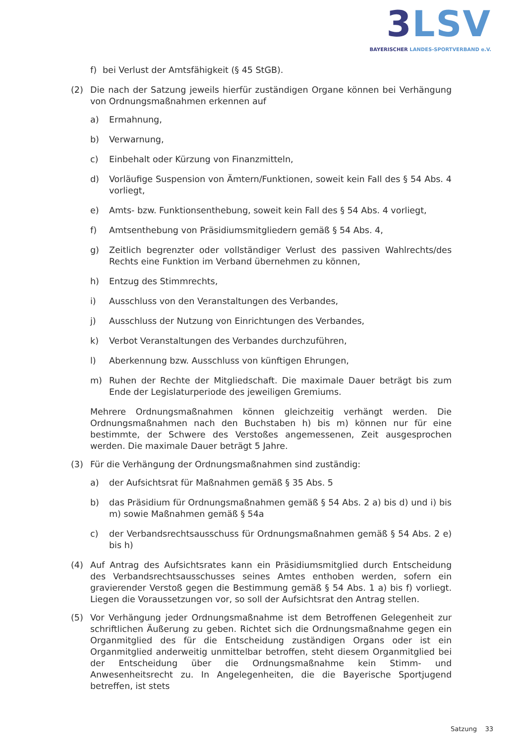3 LSV
BAYERISCHER LANDES-SPORTVERBAND e.V.
f) bei Verlust der Amtsfähigkeit (§ 45 StGB).
(2) Die nach der Satzung jeweils hierfür zuständigen Organe können bei Verhängung von Ordnungsmaßnahmen erkennen auf
a) Ermahnung,
b) Verwarnung,
c) Einbehalt oder Kürzung von Finanzmitteln,
d) Vorläufige Suspension von Ämtern/Funktionen, soweit kein Fall des § 54 Abs. 4 vorliegt,
e) Amts- bzw. Funktionsenthebung, soweit kein Fall des § 54 Abs. 4 vorliegt,
f) Amtsenthebung von Präsidiumsmitgliedern gemäß § 54 Abs. 4,
g) Zeitlich begrenzter oder vollständiger Verlust des passiven Wahlrechts/des Rechts eine Funktion im Verband übernehmen zu können,
h) Entzug des Stimmrechts,
i) Ausschluss von den Veranstaltungen des Verbandes,
j) Ausschluss der Nutzung von Einrichtungen des Verbandes,
k) Verbot Veranstaltungen des Verbandes durchzuführen,
l) Aberkennung bzw. Ausschluss von künftigen Ehrungen,
m) Ruhen der Rechte der Mitgliedschaft. Die maximale Dauer beträgt bis zum Ende der Legislaturperiode des jeweiligen Gremiums.
Mehrere Ordnungsmaßnahmen können gleichzeitig verhängt werden. Die Ordnungsmaßnahmen nach den Buchstaben h) bis m) können nur für eine bestimmte, der Schwere des Verstoßes angemessenen, Zeit ausgesprochen werden. Die maximale Dauer beträgt 5 Jahre.
(3) Für die Verhängung der Ordnungsmaßnahmen sind zuständig:
a) der Aufsichtsrat für Maßnahmen gemäß § 35 Abs. 5
b) das Präsidium für Ordnungsmaßnahmen gemäß § 54 Abs. 2 a) bis d) und i) bis m) sowie Maßnahmen gemäß § 54a
c) der Verbandsrechtsausschuss für Ordnungsmaßnahmen gemäß § 54 Abs. 2 e) bis h)
(4) Auf Antrag des Aufsichtsrates kann ein Präsidiumsmitglied durch Entscheidung des Verbandsrechtsausschusses seines Amtes enthoben werden, sofern ein gravierender Verstoß gegen die Bestimmung gemäß § 54 Abs. 1 a) bis f) vorliegt. Liegen die Voraussetzungen vor, so soll der Aufsichtsrat den Antrag stellen.
(5) Vor Verhängung jeder Ordnungsmaßnahme ist dem Betroffenen Gelegenheit zur schriftlichen Äußerung zu geben. Richtet sich die Ordnungsmaßnahme gegen ein Organmitglied des für die Entscheidung zuständigen Organs oder ist ein Organmitglied anderweitig unmittelbar betroffen, steht diesem Organmitglied bei der Entscheidung über die Ordnungsmaßnahme kein Stimm- und Anwesenheitsrecht zu. In Angelegenheiten, die die Bayerische Sportjugend betreffen, ist stets
Satzung 33